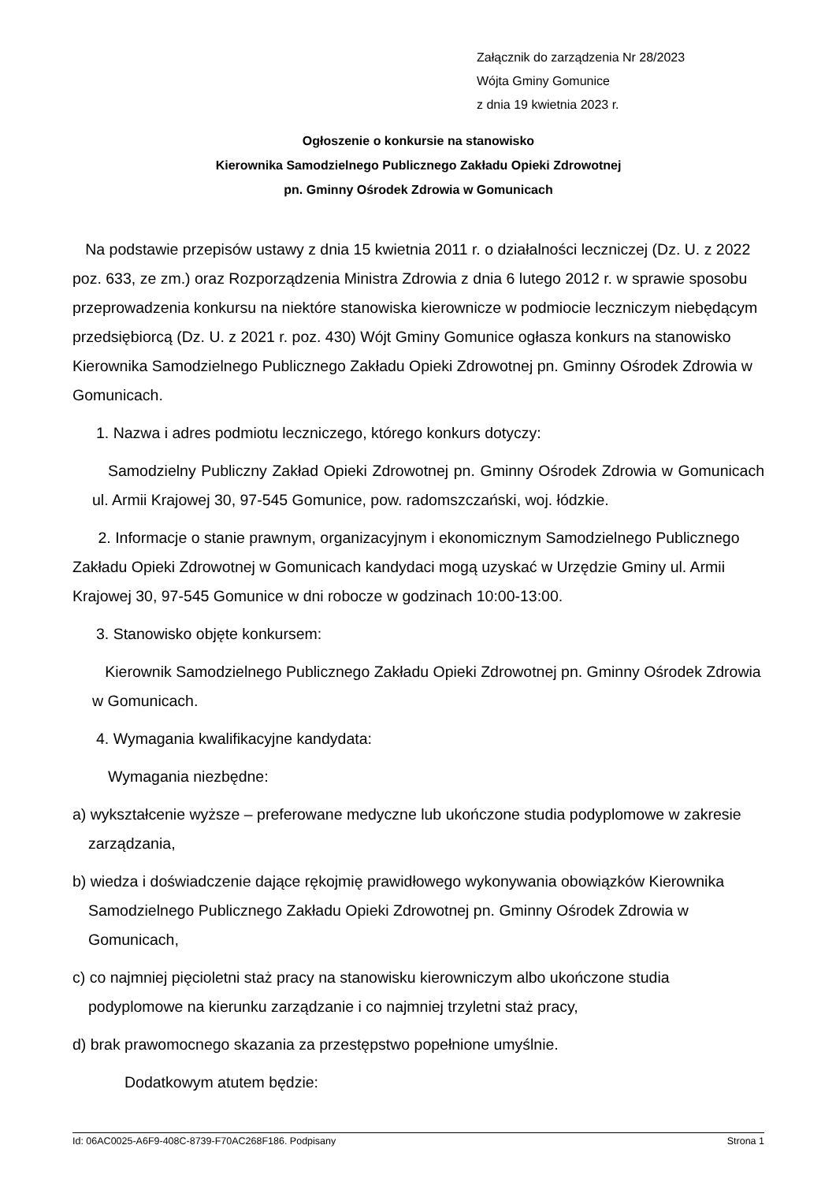Załącznik do zarządzenia Nr 28/2023
Wójta Gminy Gomunice
z dnia 19 kwietnia 2023 r.
Ogłoszenie o konkursie na stanowisko
Kierownika Samodzielnego Publicznego Zakładu Opieki Zdrowotnej
pn. Gminny Ośrodek Zdrowia w Gomunicach
Na podstawie przepisów ustawy z dnia 15 kwietnia 2011 r. o działalności leczniczej (Dz. U. z 2022 poz. 633, ze zm.) oraz Rozporządzenia Ministra Zdrowia z dnia 6 lutego 2012 r. w sprawie sposobu przeprowadzenia konkursu na niektóre stanowiska kierownicze w podmiocie leczniczym niebędącym przedsiębiorcą (Dz. U. z 2021 r. poz. 430) Wójt Gminy Gomunice ogłasza konkurs na stanowisko Kierownika Samodzielnego Publicznego Zakładu Opieki Zdrowotnej pn. Gminny Ośrodek Zdrowia w Gomunicach.
1. Nazwa i adres podmiotu leczniczego, którego konkurs dotyczy:
Samodzielny Publiczny Zakład Opieki Zdrowotnej pn. Gminny Ośrodek Zdrowia w Gomunicach ul. Armii Krajowej 30, 97-545 Gomunice, pow. radomszczański, woj. łódzkie.
2. Informacje o stanie prawnym, organizacyjnym i ekonomicznym Samodzielnego Publicznego Zakładu Opieki Zdrowotnej w Gomunicach kandydaci mogą uzyskać w Urzędzie Gminy ul. Armii Krajowej 30, 97-545 Gomunice w dni robocze w godzinach 10:00-13:00.
3. Stanowisko objęte konkursem:
Kierownik Samodzielnego Publicznego Zakładu Opieki Zdrowotnej pn. Gminny Ośrodek Zdrowia w Gomunicach.
4. Wymagania kwalifikacyjne kandydata:
Wymagania niezbędne:
a) wykształcenie wyższe – preferowane medyczne lub ukończone studia podyplomowe w zakresie zarządzania,
b) wiedza i doświadczenie dające rękojmię prawidłowego wykonywania obowiązków Kierownika Samodzielnego Publicznego Zakładu Opieki Zdrowotnej pn. Gminny Ośrodek Zdrowia w Gomunicach,
c) co najmniej pięcioletni staż pracy na stanowisku kierowniczym albo ukończone studia podyplomowe na kierunku zarządzanie i co najmniej trzyletni staż pracy,
d) brak prawomocnego skazania za przestępstwo popełnione umyślnie.
Dodatkowym atutem będzie:
Id: 06AC0025-A6F9-408C-8739-F70AC268F186. Podpisany Strona 1